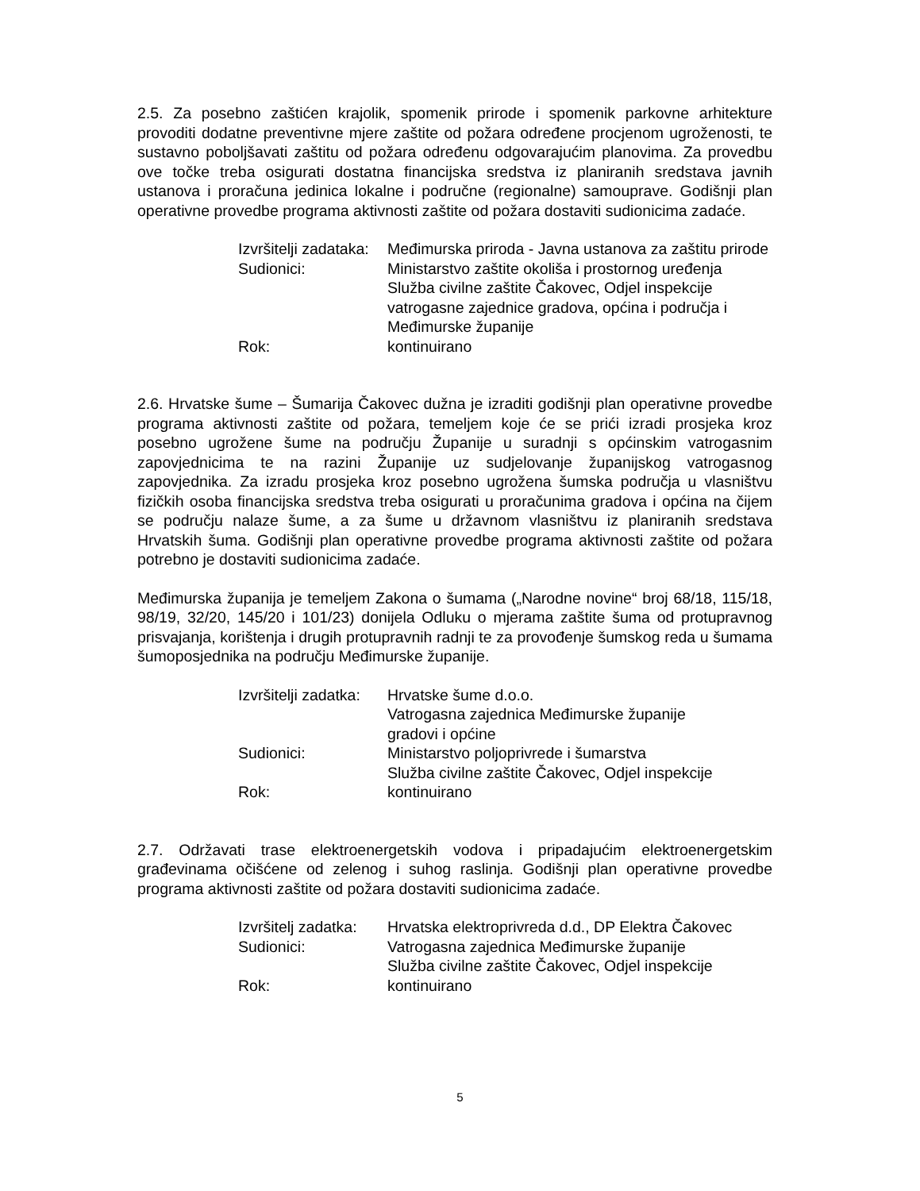2.5. Za posebno zaštićen krajolik, spomenik prirode i spomenik parkovne arhitekture provoditi dodatne preventivne mjere zaštite od požara određene procjenom ugroženosti, te sustavno poboljšavati zaštitu od požara određenu odgovarajućim planovima. Za provedbu ove točke treba osigurati dostatna financijska sredstva iz planiranih sredstava javnih ustanova i proračuna jedinica lokalne i područne (regionalne) samouprave. Godišnji plan operativne provedbe programa aktivnosti zaštite od požara dostaviti sudionicima zadaće.
Izvršitelji zadataka:
Međimurska priroda - Javna ustanova za zaštitu prirode
Sudionici:
Ministarstvo zaštite okoliša i prostornog uređenja
Služba civilne zaštite Čakovec, Odjel inspekcije
vatrogasne zajednice gradova, općina i područja i Međimurske županije
Rok:
kontinuirano
2.6. Hrvatske šume – Šumarija Čakovec dužna je izraditi godišnji plan operativne provedbe programa aktivnosti zaštite od požara, temeljem koje će se prići izradi prosjeka kroz posebno ugrožene šume na području Županije u suradnji s općinskim vatrogasnim zapovjednicima te na razini Županije uz sudjelovanje županijskog vatrogasnog zapovjednika. Za izradu prosjeka kroz posebno ugrožena šumska područja u vlasništvu fizičkih osoba financijska sredstva treba osigurati u proračunima gradova i općina na čijem se području nalaze šume, a za šume u državnom vlasništvu iz planiranih sredstava Hrvatskih šuma. Godišnji plan operativne provedbe programa aktivnosti zaštite od požara potrebno je dostaviti sudionicima zadaće.
Međimurska županija je temeljem Zakona o šumama („Narodne novine“ broj 68/18, 115/18, 98/19, 32/20, 145/20 i 101/23) donijela Odluku o mjerama zaštite šuma od protupravnog prisvajanja, korištenja i drugih protupravnih radnji te za provođenje šumskog reda u šumama šumoposjednika na području Međimurske županije.
Izvršitelji zadatka:
Hrvatske šume d.o.o.
Vatrogasna zajednica Međimurske županije
gradovi i općine
Sudionici:
Ministarstvo poljoprivrede i šumarstva
Služba civilne zaštite Čakovec, Odjel inspekcije
Rok:
kontinuirano
2.7. Održavati trase elektroenergetskih vodova i pripadajućim elektroenergetskim građevinama očišćene od zelenog i suhog raslinja. Godišnji plan operativne provedbe programa aktivnosti zaštite od požara dostaviti sudionicima zadaće.
Izvršitelj zadatka:
Hrvatska elektroprivreda d.d., DP Elektra Čakovec
Sudionici:
Vatrogasna zajednica Međimurske županije
Služba civilne zaštite Čakovec, Odjel inspekcije
Rok:
kontinuirano
5